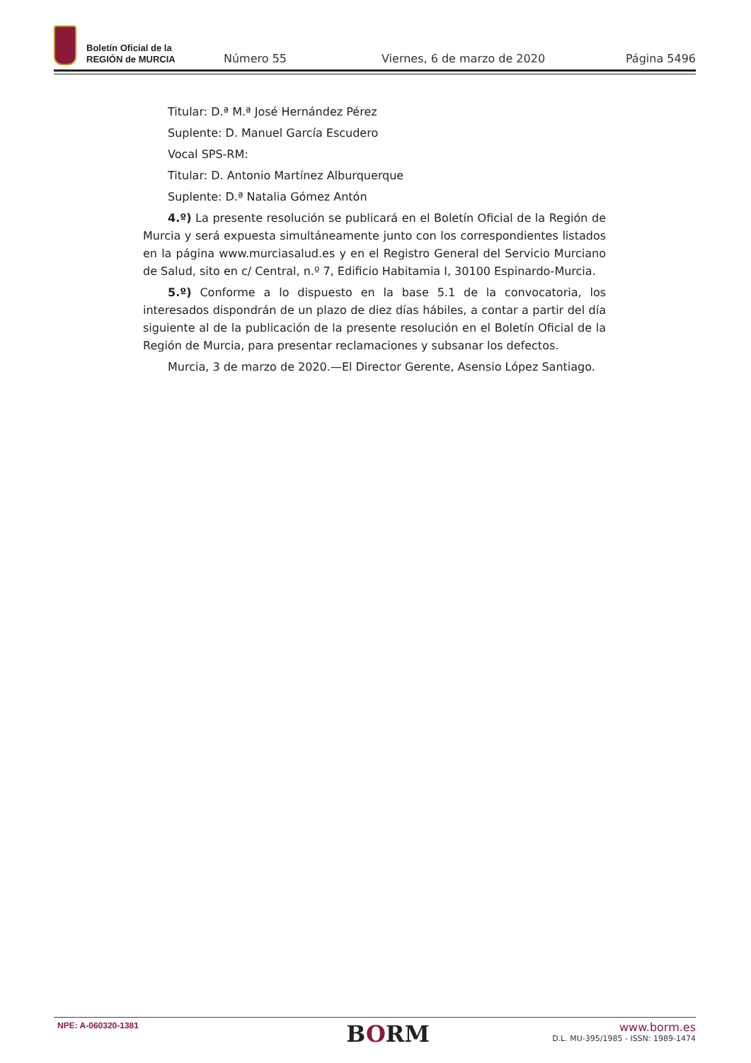Boletín Oficial de la
REGIÓN de MURCIA
Número 55
Viernes, 6 de marzo de 2020
Página 5496
Titular: D.ª M.ª José Hernández Pérez
Suplente: D. Manuel García Escudero
Vocal SPS-RM:
Titular: D. Antonio Martínez Alburquerque
Suplente: D.ª Natalia Gómez Antón
4.º) La presente resolución se publicará en el Boletín Oficial de la Región de Murcia y será expuesta simultáneamente junto con los correspondientes listados en la página www.murciasalud.es y en el Registro General del Servicio Murciano de Salud, sito en c/ Central, n.º 7, Edificio Habitamia I, 30100 Espinardo-Murcia.
5.º) Conforme a lo dispuesto en la base 5.1 de la convocatoria, los interesados dispondrán de un plazo de diez días hábiles, a contar a partir del día siguiente al de la publicación de la presente resolución en el Boletín Oficial de la Región de Murcia, para presentar reclamaciones y subsanar los defectos.
Murcia, 3 de marzo de 2020.—El Director Gerente, Asensio López Santiago.
NPE: A-060320-1381
BORM
www.borm.es
D.L. MU-395/1985 - ISSN: 1989-1474